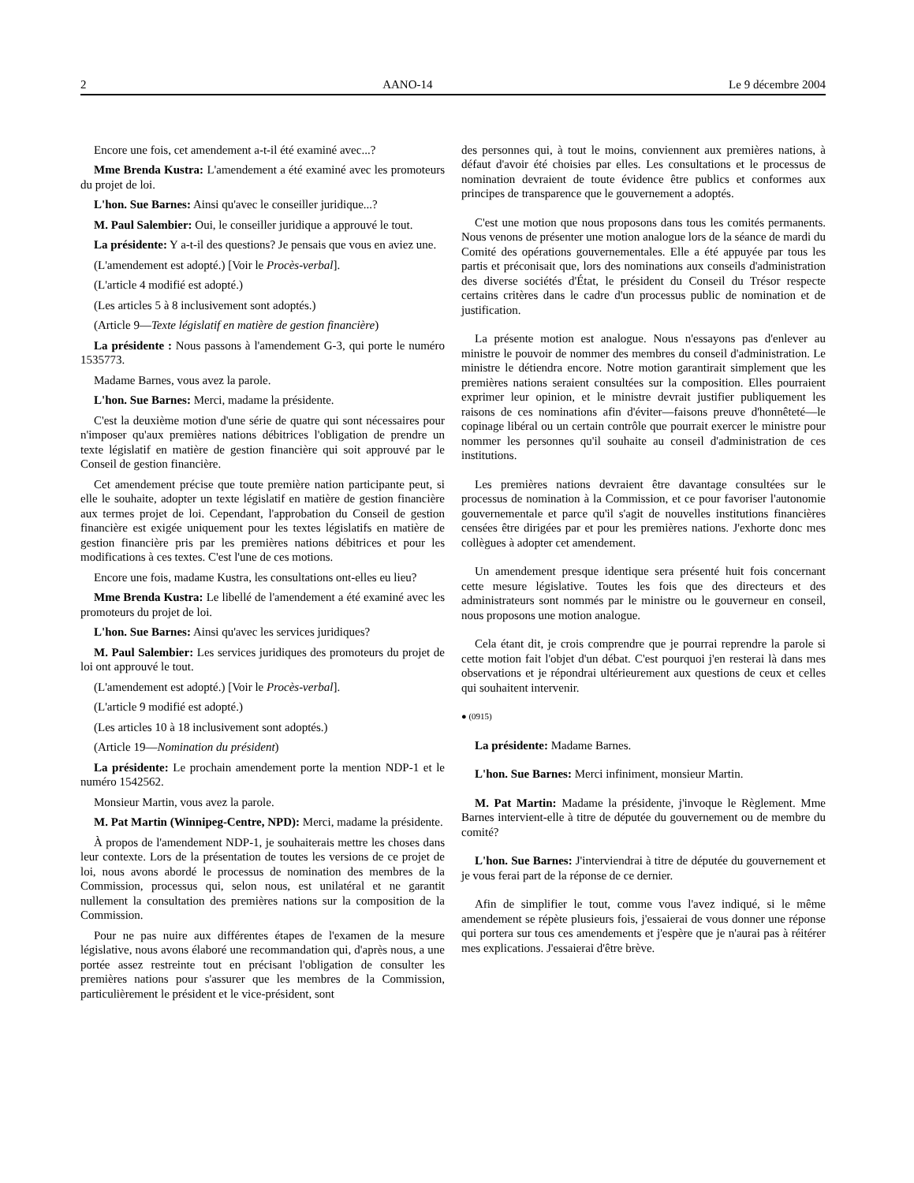2 AANO-14 Le 9 décembre 2004
Encore une fois, cet amendement a-t-il été examiné avec...?
Mme Brenda Kustra: L'amendement a été examiné avec les promoteurs du projet de loi.
L'hon. Sue Barnes: Ainsi qu'avec le conseiller juridique...?
M. Paul Salembier: Oui, le conseiller juridique a approuvé le tout.
La présidente: Y a-t-il des questions? Je pensais que vous en aviez une.
(L'amendement est adopté.) [Voir le Procès-verbal].
(L'article 4 modifié est adopté.)
(Les articles 5 à 8 inclusivement sont adoptés.)
(Article 9—Texte législatif en matière de gestion financière)
La présidente : Nous passons à l'amendement G-3, qui porte le numéro 1535773.
Madame Barnes, vous avez la parole.
L'hon. Sue Barnes: Merci, madame la présidente.
C'est la deuxième motion d'une série de quatre qui sont nécessaires pour n'imposer qu'aux premières nations débitrices l'obligation de prendre un texte législatif en matière de gestion financière qui soit approuvé par le Conseil de gestion financière.
Cet amendement précise que toute première nation participante peut, si elle le souhaite, adopter un texte législatif en matière de gestion financière aux termes projet de loi. Cependant, l'approbation du Conseil de gestion financière est exigée uniquement pour les textes législatifs en matière de gestion financière pris par les premières nations débitrices et pour les modifications à ces textes. C'est l'une de ces motions.
Encore une fois, madame Kustra, les consultations ont-elles eu lieu?
Mme Brenda Kustra: Le libellé de l'amendement a été examiné avec les promoteurs du projet de loi.
L'hon. Sue Barnes: Ainsi qu'avec les services juridiques?
M. Paul Salembier: Les services juridiques des promoteurs du projet de loi ont approuvé le tout.
(L'amendement est adopté.) [Voir le Procès-verbal].
(L'article 9 modifié est adopté.)
(Les articles 10 à 18 inclusivement sont adoptés.)
(Article 19—Nomination du président)
La présidente: Le prochain amendement porte la mention NDP-1 et le numéro 1542562.
Monsieur Martin, vous avez la parole.
M. Pat Martin (Winnipeg-Centre, NPD): Merci, madame la présidente.
À propos de l'amendement NDP-1, je souhaiterais mettre les choses dans leur contexte. Lors de la présentation de toutes les versions de ce projet de loi, nous avons abordé le processus de nomination des membres de la Commission, processus qui, selon nous, est unilatéral et ne garantit nullement la consultation des premières nations sur la composition de la Commission.
Pour ne pas nuire aux différentes étapes de l'examen de la mesure législative, nous avons élaboré une recommandation qui, d'après nous, a une portée assez restreinte tout en précisant l'obligation de consulter les premières nations pour s'assurer que les membres de la Commission, particulièrement le président et le vice-président, sont
des personnes qui, à tout le moins, conviennent aux premières nations, à défaut d'avoir été choisies par elles. Les consultations et le processus de nomination devraient de toute évidence être publics et conformes aux principes de transparence que le gouvernement a adoptés.
C'est une motion que nous proposons dans tous les comités permanents. Nous venons de présenter une motion analogue lors de la séance de mardi du Comité des opérations gouvernementales. Elle a été appuyée par tous les partis et préconisait que, lors des nominations aux conseils d'administration des diverse sociétés d'État, le président du Conseil du Trésor respecte certains critères dans le cadre d'un processus public de nomination et de justification.
La présente motion est analogue. Nous n'essayons pas d'enlever au ministre le pouvoir de nommer des membres du conseil d'administration. Le ministre le détiendra encore. Notre motion garantirait simplement que les premières nations seraient consultées sur la composition. Elles pourraient exprimer leur opinion, et le ministre devrait justifier publiquement les raisons de ces nominations afin d'éviter—faisons preuve d'honnêteté—le copinage libéral ou un certain contrôle que pourrait exercer le ministre pour nommer les personnes qu'il souhaite au conseil d'administration de ces institutions.
Les premières nations devraient être davantage consultées sur le processus de nomination à la Commission, et ce pour favoriser l'autonomie gouvernementale et parce qu'il s'agit de nouvelles institutions financières censées être dirigées par et pour les premières nations. J'exhorte donc mes collègues à adopter cet amendement.
Un amendement presque identique sera présenté huit fois concernant cette mesure législative. Toutes les fois que des directeurs et des administrateurs sont nommés par le ministre ou le gouverneur en conseil, nous proposons une motion analogue.
Cela étant dit, je crois comprendre que je pourrai reprendre la parole si cette motion fait l'objet d'un débat. C'est pourquoi j'en resterai là dans mes observations et je répondrai ultérieurement aux questions de ceux et celles qui souhaitent intervenir.
● (0915)
La présidente: Madame Barnes.
L'hon. Sue Barnes: Merci infiniment, monsieur Martin.
M. Pat Martin: Madame la présidente, j'invoque le Règlement. Mme Barnes intervient-elle à titre de députée du gouvernement ou de membre du comité?
L'hon. Sue Barnes: J'interviendrai à titre de députée du gouvernement et je vous ferai part de la réponse de ce dernier.
Afin de simplifier le tout, comme vous l'avez indiqué, si le même amendement se répète plusieurs fois, j'essaierai de vous donner une réponse qui portera sur tous ces amendements et j'espère que je n'aurai pas à réitérer mes explications. J'essaierai d'être brève.